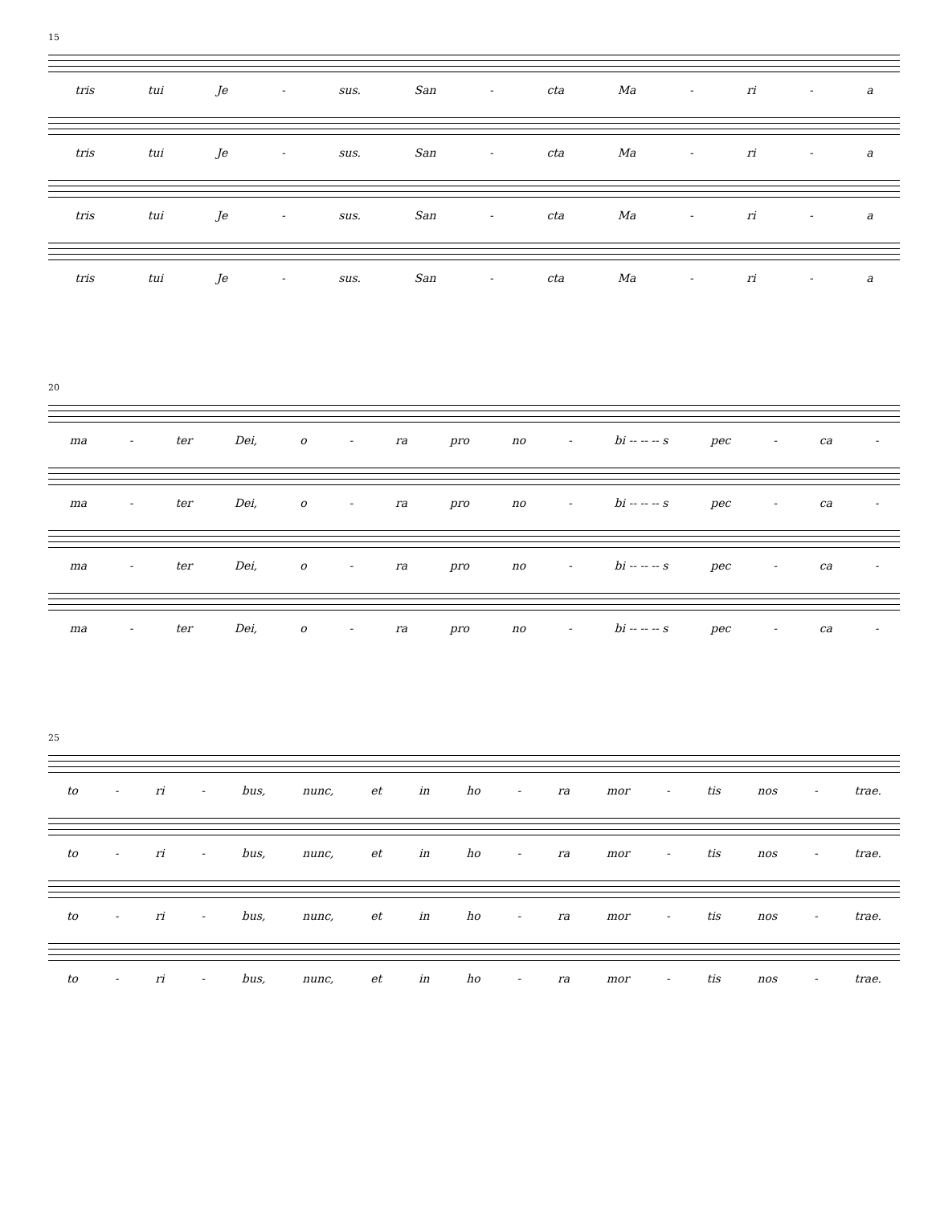15
tris tui Je - sus. San - cta Ma - ri - a
tris tui Je - sus. San - cta Ma - ri - a
tris tui Je - sus. San - cta Ma - ri - a
tris tui Je - sus. San - cta Ma - ri - a
20
ma - ter Dei, o - ra pro no - bi -- -- -- s pec - ca -
ma - ter Dei, o - ra pro no - bi -- -- -- s pec - ca -
ma - ter Dei, o - ra pro no - bi -- -- -- s pec - ca -
ma - ter Dei, o - ra pro no - bi -- -- -- s pec - ca -
25
to - ri - bus, nunc, et in ho - ra mor - tis nos - trae.
to - ri - bus, nunc, et in ho - ra mor - tis nos - trae.
to - ri - bus, nunc, et in ho - ra mor - tis nos - trae.
to - ri - bus, nunc, et in ho - ra mor - tis nos - trae.